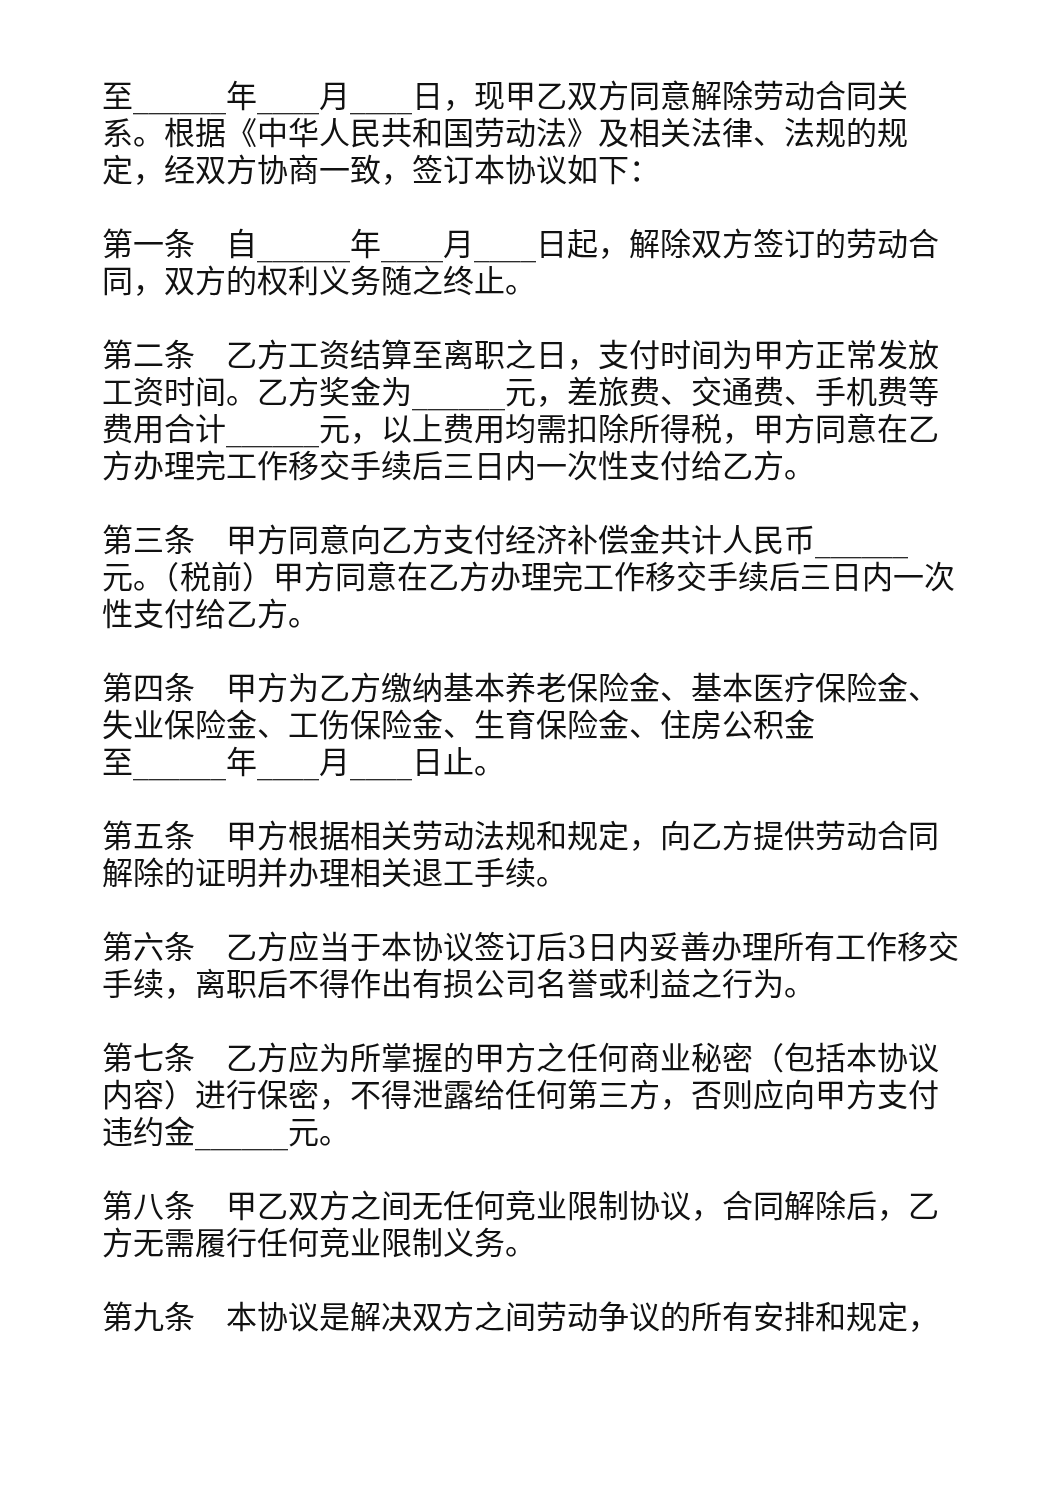至______年____月____日，现甲乙双方同意解除劳动合同关系。根据《中华人民共和国劳动法》及相关法律、法规的规定，经双方协商一致，签订本协议如下：
第一条　自______年____月____日起，解除双方签订的劳动合同，双方的权利义务随之终止。
第二条　乙方工资结算至离职之日，支付时间为甲方正常发放工资时间。乙方奖金为______元，差旅费、交通费、手机费等费用合计______元，以上费用均需扣除所得税，甲方同意在乙方办理完工作移交手续后三日内一次性支付给乙方。
第三条　甲方同意向乙方支付经济补偿金共计人民币______元。（税前）甲方同意在乙方办理完工作移交手续后三日内一次性支付给乙方。
第四条　甲方为乙方缴纳基本养老保险金、基本医疗保险金、失业保险金、工伤保险金、生育保险金、住房公积金
至______年____月____日止。
第五条　甲方根据相关劳动法规和规定，向乙方提供劳动合同解除的证明并办理相关退工手续。
第六条　乙方应当于本协议签订后3日内妥善办理所有工作移交手续，离职后不得作出有损公司名誉或利益之行为。
第七条　乙方应为所掌握的甲方之任何商业秘密（包括本协议内容）进行保密，不得泄露给任何第三方，否则应向甲方支付违约金______元。
第八条　甲乙双方之间无任何竞业限制协议，合同解除后，乙方无需履行任何竞业限制义务。
第九条　本协议是解决双方之间劳动争议的所有安排和规定，